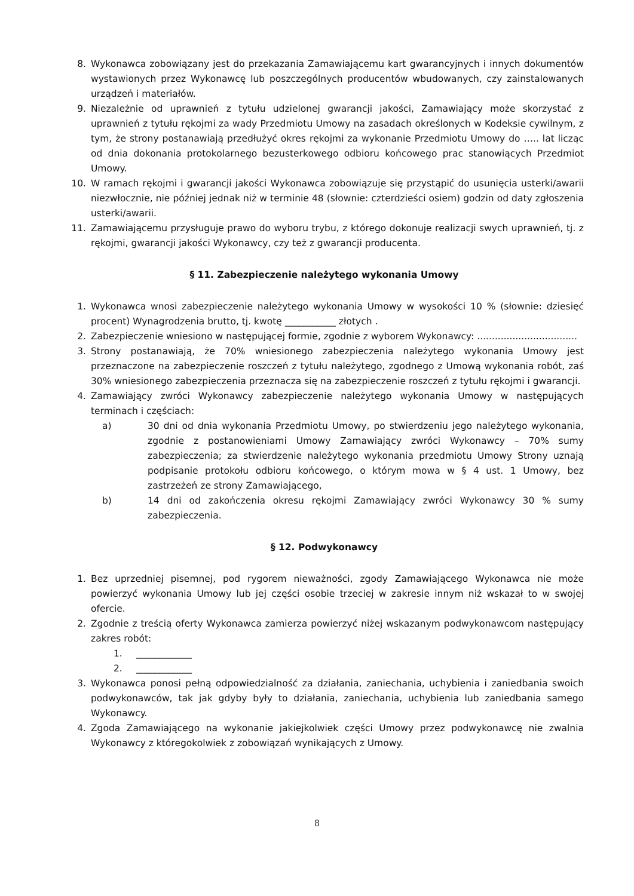8. Wykonawca zobowiązany jest do przekazania Zamawiającemu kart gwarancyjnych i innych dokumentów wystawionych przez Wykonawcę lub poszczególnych producentów wbudowanych, czy zainstalowanych urządzeń i materiałów.
9. Niezależnie od uprawnień z tytułu udzielonej gwarancji jakości, Zamawiający może skorzystać z uprawnień z tytułu rękojmi za wady Przedmiotu Umowy na zasadach określonych w Kodeksie cywilnym, z tym, że strony postanawiają przedłużyć okres rękojmi za wykonanie Przedmiotu Umowy do ….. lat licząc od dnia dokonania protokolarnego bezusterkowego odbioru końcowego prac stanowiących Przedmiot Umowy.
10. W ramach rękojmi i gwarancji jakości Wykonawca zobowiązuje się przystąpić do usunięcia usterki/awarii niezwłocznie, nie później jednak niż w terminie 48 (słownie: czterdzieści osiem) godzin od daty zgłoszenia usterki/awarii.
11. Zamawiającemu przysługuje prawo do wyboru trybu, z którego dokonuje realizacji swych uprawnień, tj. z rękojmi, gwarancji jakości Wykonawcy, czy też z gwarancji producenta.
§ 11. Zabezpieczenie należytego wykonania Umowy
1. Wykonawca wnosi zabezpieczenie należytego wykonania Umowy w wysokości 10 % (słownie: dziesięć procent) Wynagrodzenia brutto, tj. kwotę ___________ złotych .
2. Zabezpieczenie wniesiono w następującej formie, zgodnie z wyborem Wykonawcy: ..................................
3. Strony postanawiają, że 70% wniesionego zabezpieczenia należytego wykonania Umowy jest przeznaczone na zabezpieczenie roszczeń z tytułu należytego, zgodnego z Umową wykonania robót, zaś 30% wniesionego zabezpieczenia przeznacza się na zabezpieczenie roszczeń z tytułu rękojmi i gwarancji.
4. Zamawiający zwróci Wykonawcy zabezpieczenie należytego wykonania Umowy w następujących terminach i częściach:
a) 30 dni od dnia wykonania Przedmiotu Umowy, po stwierdzeniu jego należytego wykonania, zgodnie z postanowieniami Umowy Zamawiający zwróci Wykonawcy – 70% sumy zabezpieczenia; za stwierdzenie należytego wykonania przedmiotu Umowy Strony uznają podpisanie protokołu odbioru końcowego, o którym mowa w § 4 ust. 1 Umowy, bez zastrzeżeń ze strony Zamawiającego,
b) 14 dni od zakończenia okresu rękojmi Zamawiający zwróci Wykonawcy 30 % sumy zabezpieczenia.
§ 12. Podwykonawcy
1. Bez uprzedniej pisemnej, pod rygorem nieważności, zgody Zamawiającego Wykonawca nie może powierzyć wykonania Umowy lub jej części osobie trzeciej w zakresie innym niż wskazał to w swojej ofercie.
2. Zgodnie z treścią oferty Wykonawca zamierza powierzyć niżej wskazanym podwykonawcom następujący zakres robót:
1. ____________
2. ____________
3. Wykonawca ponosi pełną odpowiedzialność za działania, zaniechania, uchybienia i zaniedbania swoich podwykonawców, tak jak gdyby były to działania, zaniechania, uchybienia lub zaniedbania samego Wykonawcy.
4. Zgoda Zamawiającego na wykonanie jakiejkolwiek części Umowy przez podwykonawcę nie zwalnia Wykonawcy z któregokolwiek z zobowiązań wynikających z Umowy.
8